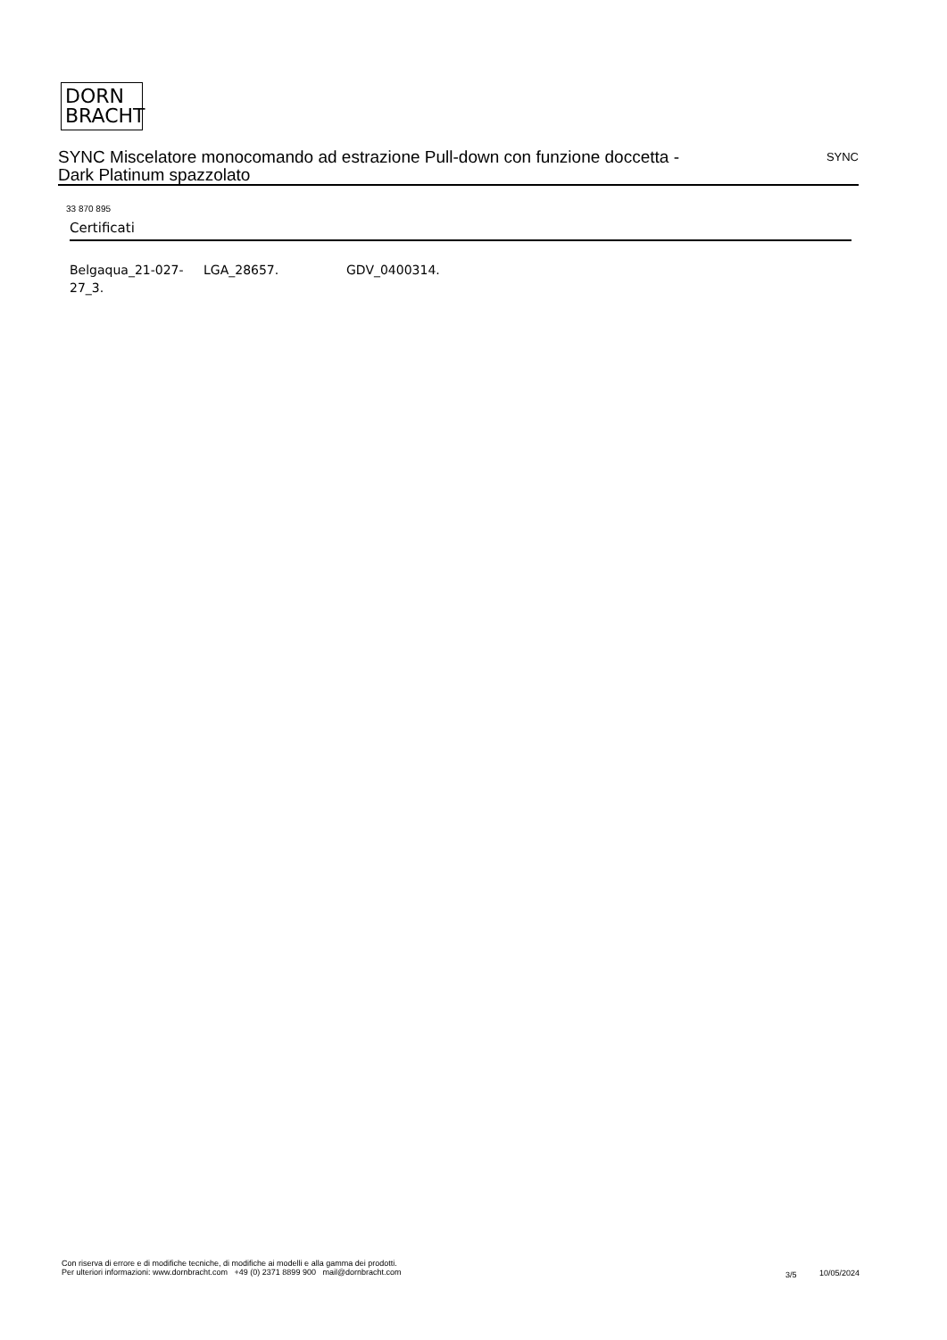DORN
BRACHT
SYNC Miscelatore monocomando ad estrazione Pull-down con funzione doccetta - Dark Platinum spazzolato
SYNC
33 870 895
Certificati
Belgaqua_21-027-27_3.
LGA_28657. GDV_0400314.
Con riserva di errore e di modifiche tecniche, di modifiche ai modelli e alla gamma dei prodotti.
Per ulteriori informazioni: www.dornbracht.com +49 (0) 2371 8899 900 mail@dornbracht.com
3/5 10/05/2024